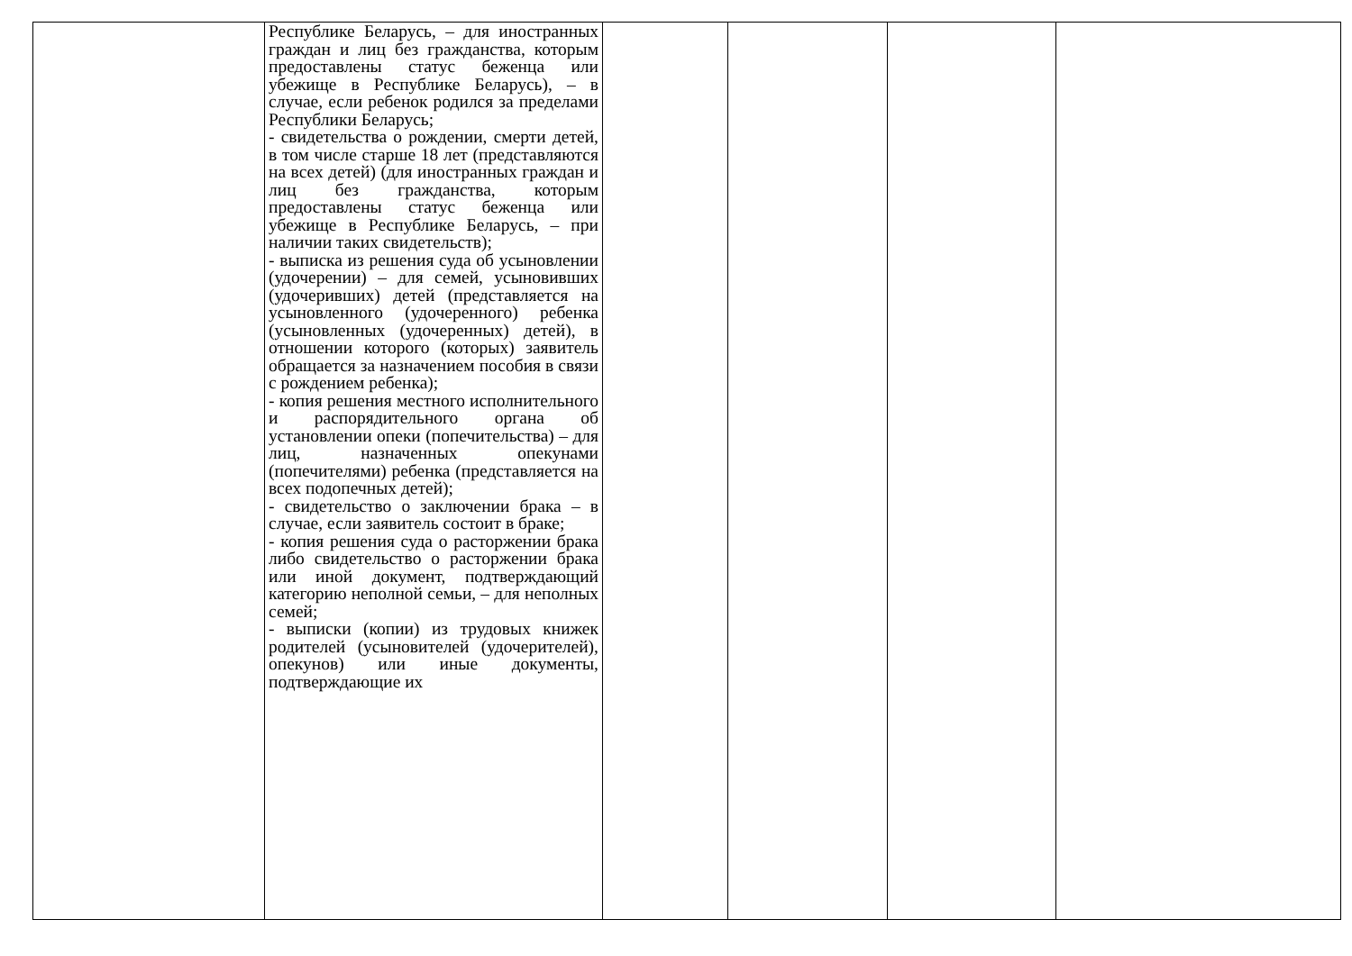| | Республике Беларусь, – для иностранных граждан и лиц без гражданства, которым предоставлены статус беженца или убежище в Республике Беларусь), – в случае, если ребенок родился за пределами Республики Беларусь; - свидетельства о рождении, смерти детей, в том числе старше 18 лет (представляются на всех детей) (для иностранных граждан и лиц без гражданства, которым предоставлены статус беженца или убежище в Республике Беларусь, – при наличии таких свидетельств); - выписка из решения суда об усыновлении (удочерении) – для семей, усыновивших (удочеривших) детей (представляется на усыновленного (удочеренного) ребенка (усыновленных (удочеренных) детей), в отношении которого (которых) заявитель обращается за назначением пособия в связи с рождением ребенка); - копия решения местного исполнительного и распорядительного органа об установлении опеки (попечительства) – для лиц, назначенных опекунами (попечителями) ребенка (представляется на всех подопечных детей); - свидетельство о заключении брака – в случае, если заявитель состоит в браке; - копия решения суда о расторжении брака либо свидетельство о расторжении брака или иной документ, подтверждающий категорию неполной семьи, – для неполных семей; - выписки (копии) из трудовых книжек родителей (усыновителей (удочерителей), опекунов) или иные документы, подтверждающие их | | | | |